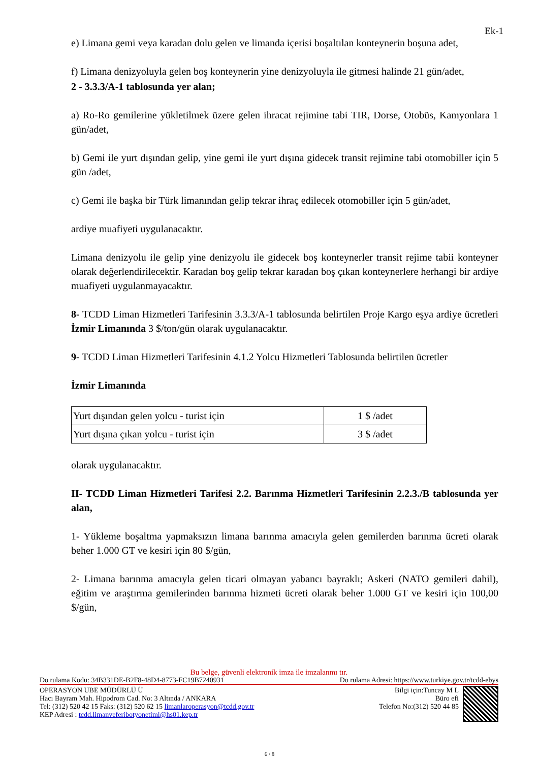Ek-1
e) Limana gemi veya karadan dolu gelen ve limanda içerisi boşaltılan konteynerin boşuna adet,
f) Limana denizyoluyla gelen boş konteynerin yine denizyoluyla ile gitmesi halinde 21 gün/adet,
2 - 3.3.3/A-1 tablosunda yer alan;
a) Ro-Ro gemilerine yükletilmek üzere gelen ihracat rejimine tabi TIR, Dorse, Otobüs, Kamyonlara 1 gün/adet,
b) Gemi ile yurt dışından gelip, yine gemi ile yurt dışına gidecek transit rejimine tabi otomobiller için 5 gün /adet,
c) Gemi ile başka bir Türk limanından gelip tekrar ihraç edilecek otomobiller için 5 gün/adet,
ardiye muafiyeti uygulanacaktır.
Limana denizyolu ile gelip yine denizyolu ile gidecek boş konteynerler transit rejime tabii konteyner olarak değerlendirilecektir. Karadan boş gelip tekrar karadan boş çıkan konteynerlere herhangi bir ardiye muafiyeti uygulanmayacaktır.
8- TCDD Liman Hizmetleri Tarifesinin 3.3.3/A-1 tablosunda belirtilen Proje Kargo eşya ardiye ücretleri İzmir Limanında 3 $/ton/gün olarak uygulanacaktır.
9- TCDD Liman Hizmetleri Tarifesinin 4.1.2 Yolcu Hizmetleri Tablosunda belirtilen ücretler
İzmir Limanında
| Yurt dışından gelen yolcu - turist için | 1 $ /adet |
| Yurt dışına çıkan yolcu - turist için | 3 $ /adet |
olarak uygulanacaktır.
II- TCDD Liman Hizmetleri Tarifesi 2.2. Barınma Hizmetleri Tarifesinin 2.2.3./B tablosunda yer alan,
1- Yükleme boşaltma yapmaksızın limana barınma amacıyla gelen gemilerden barınma ücreti olarak beher 1.000 GT ve kesiri için 80 $/gün,
2- Limana barınma amacıyla gelen ticari olmayan yabancı bayraklı; Askeri (NATO gemileri dahil), eğitim ve araştırma gemilerinden barınma hizmeti ücreti olarak beher 1.000 GT ve kesiri için 100,00 $/gün,
Bu belge, güvenli elektronik imza ile imzalanmı tır.
Do rulama Kodu: 34B331DE-B2F8-48D4-8773-FC19B7240931 Do rulama Adresi: https://www.turkiye.gov.tr/tcdd-ebys
OPERASYON UBE MÜDÜRLÜ Ü
Hacı Bayram Mah. Hipodrom Cad. No: 3 Altında / ANKARA
Tel: (312) 520 42 15 Faks: (312) 520 62 15 limanlaroperasyon@tcdd.gov.tr
KEP Adresi : tcdd.limanveferibotyonetimi@hs01.kep.tr
Bilgi için:Tuncay M L
Büro efi
Telefon No:(312) 520 44 85
6 / 8